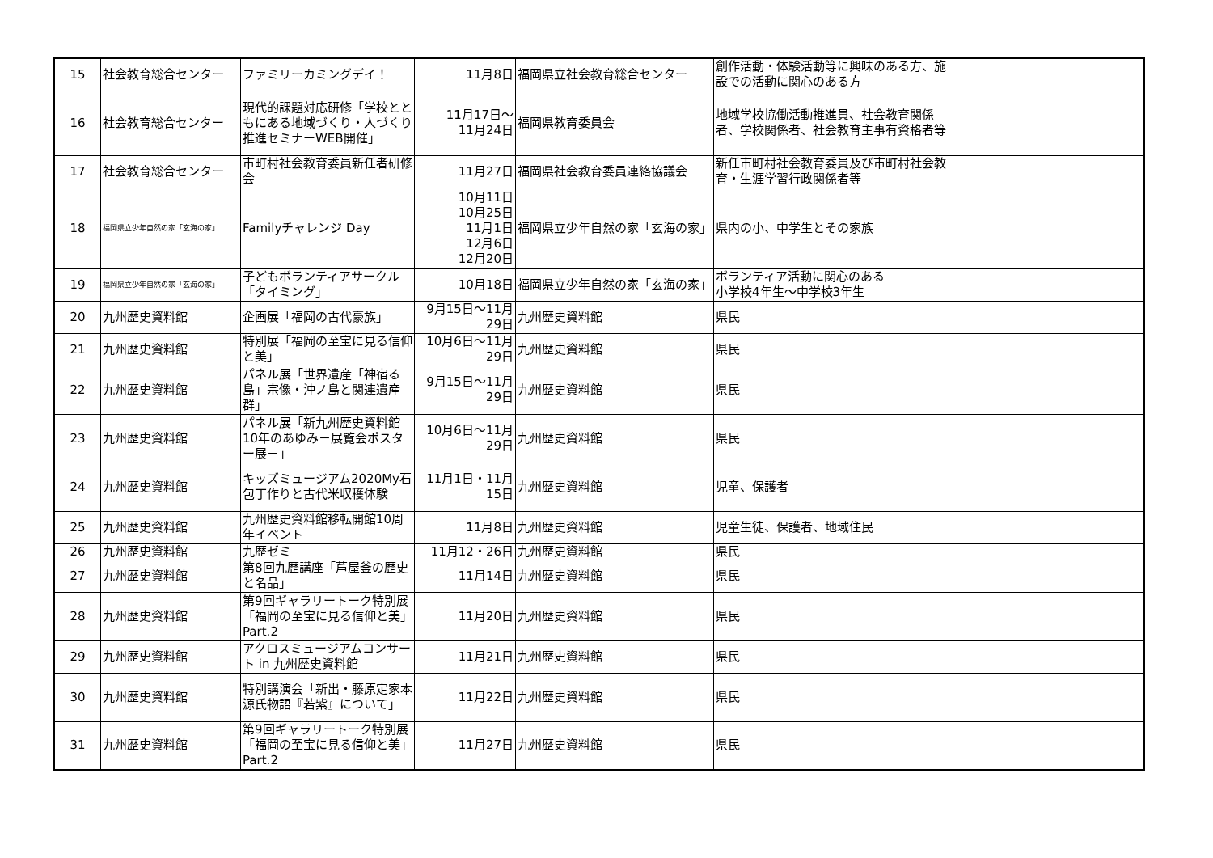| 15 | 社会教育総合センター | ファミリーカミングデイ！ | 11月8日 | 福岡県立社会教育総合センター | 創作活動・体験活動等に興味のある方、施設での活動に関心のある方 | |
| 16 | 社会教育総合センター | 現代的課題対応研修「学校とともにある地域づくり・人づくり推進セミナーWEB開催」 | 11月17日～ 11月24日 | 福岡県教育委員会 | 地域学校協働活動推進員、社会教育関係者、学校関係者、社会教育主事有資格者等 | |
| 17 | 社会教育総合センター | 市町村社会教育委員新任者研修会 | 11月27日 | 福岡県社会教育委員連絡協議会 | 新任市町村社会教育委員及び市町村社会教育・生涯学習行政関係者等 | |
| 18 | 福岡県立少年自然の家「玄海の家」 | Familyチャレンジ Day | 10月11日 10月25日 11月1日 12月6日 12月20日 | 福岡県立少年自然の家「玄海の家」 | 県内の小、中学生とその家族 | |
| 19 | 福岡県立少年自然の家「玄海の家」 | 子どもボランティアサークル「タイミング」 | 10月18日 | 福岡県立少年自然の家「玄海の家」 | ボランティア活動に関心のある 小学校4年生～中学校3年生 | |
| 20 | 九州歴史資料館 | 企画展「福岡の古代豪族」 | 9月15日～11月29日 | 九州歴史資料館 | 県民 | |
| 21 | 九州歴史資料館 | 特別展「福岡の至宝に見る信仰と美」 | 10月6日～11月29日 | 九州歴史資料館 | 県民 | |
| 22 | 九州歴史資料館 | パネル展「世界遺産「神宿る島」宗像・沖ノ島と関連遺産群」 | 9月15日～11月29日 | 九州歴史資料館 | 県民 | |
| 23 | 九州歴史資料館 | パネル展「新九州歴史資料館10年のあゆみ－展覧会ポスター展－」 | 10月6日～11月29日 | 九州歴史資料館 | 県民 | |
| 24 | 九州歴史資料館 | キッズミュージアム2020My石包丁作りと古代米収穫体験 | 11月1日・11月15日 | 九州歴史資料館 | 児童、保護者 | |
| 25 | 九州歴史資料館 | 九州歴史資料館移転開館10周年イベント | 11月8日 | 九州歴史資料館 | 児童生徒、保護者、地域住民 | |
| 26 | 九州歴史資料館 | 九歴ゼミ | 11月12・26日 | 九州歴史資料館 | 県民 | |
| 27 | 九州歴史資料館 | 第8回九歴講座「芦屋釜の歴史と名品」 | 11月14日 | 九州歴史資料館 | 県民 | |
| 28 | 九州歴史資料館 | 第9回ギャラリートーク特別展「福岡の至宝に見る信仰と美」Part.2 | 11月20日 | 九州歴史資料館 | 県民 | |
| 29 | 九州歴史資料館 | アクロスミュージアムコンサート in 九州歴史資料館 | 11月21日 | 九州歴史資料館 | 県民 | |
| 30 | 九州歴史資料館 | 特別講演会「新出・藤原定家本源氏物語『若紫』について」 | 11月22日 | 九州歴史資料館 | 県民 | |
| 31 | 九州歴史資料館 | 第9回ギャラリートーク特別展「福岡の至宝に見る信仰と美」Part.2 | 11月27日 | 九州歴史資料館 | 県民 | |